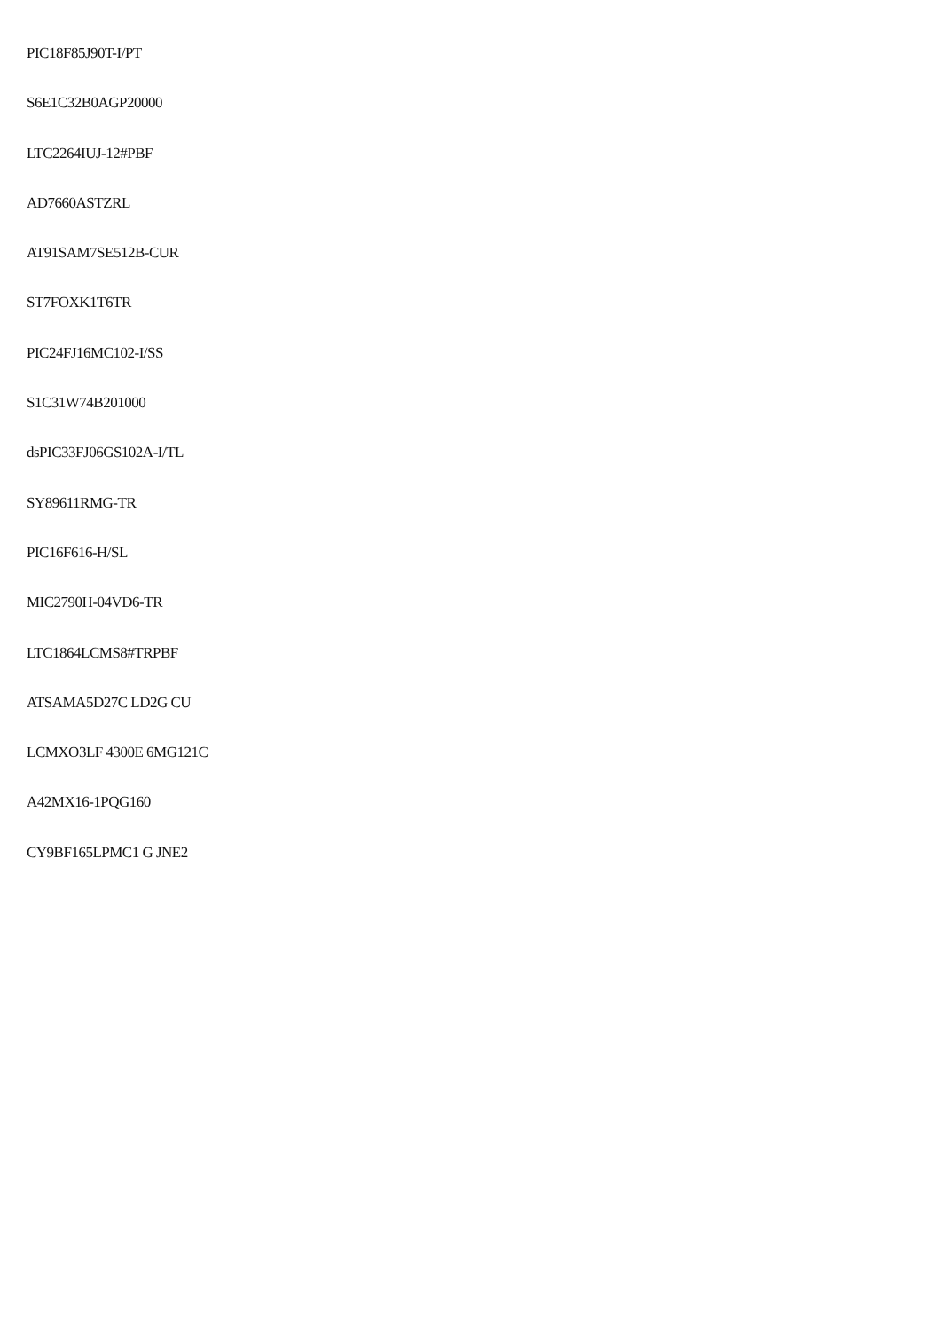PIC18F85J90T-I/PT
S6E1C32B0AGP20000
LTC2264IUJ-12#PBF
AD7660ASTZRL
AT91SAM7SE512B-CUR
ST7FOXK1T6TR
PIC24FJ16MC102-I/SS
S1C31W74B201000
dsPIC33FJ06GS102A-I/TL
SY89611RMG-TR
PIC16F616-H/SL
MIC2790H-04VD6-TR
LTC1864LCMS8#TRPBF
ATSAMA5D27C LD2G CU
LCMXO3LF 4300E 6MG121C
A42MX16-1PQG160
CY9BF165LPMC1 G JNE2